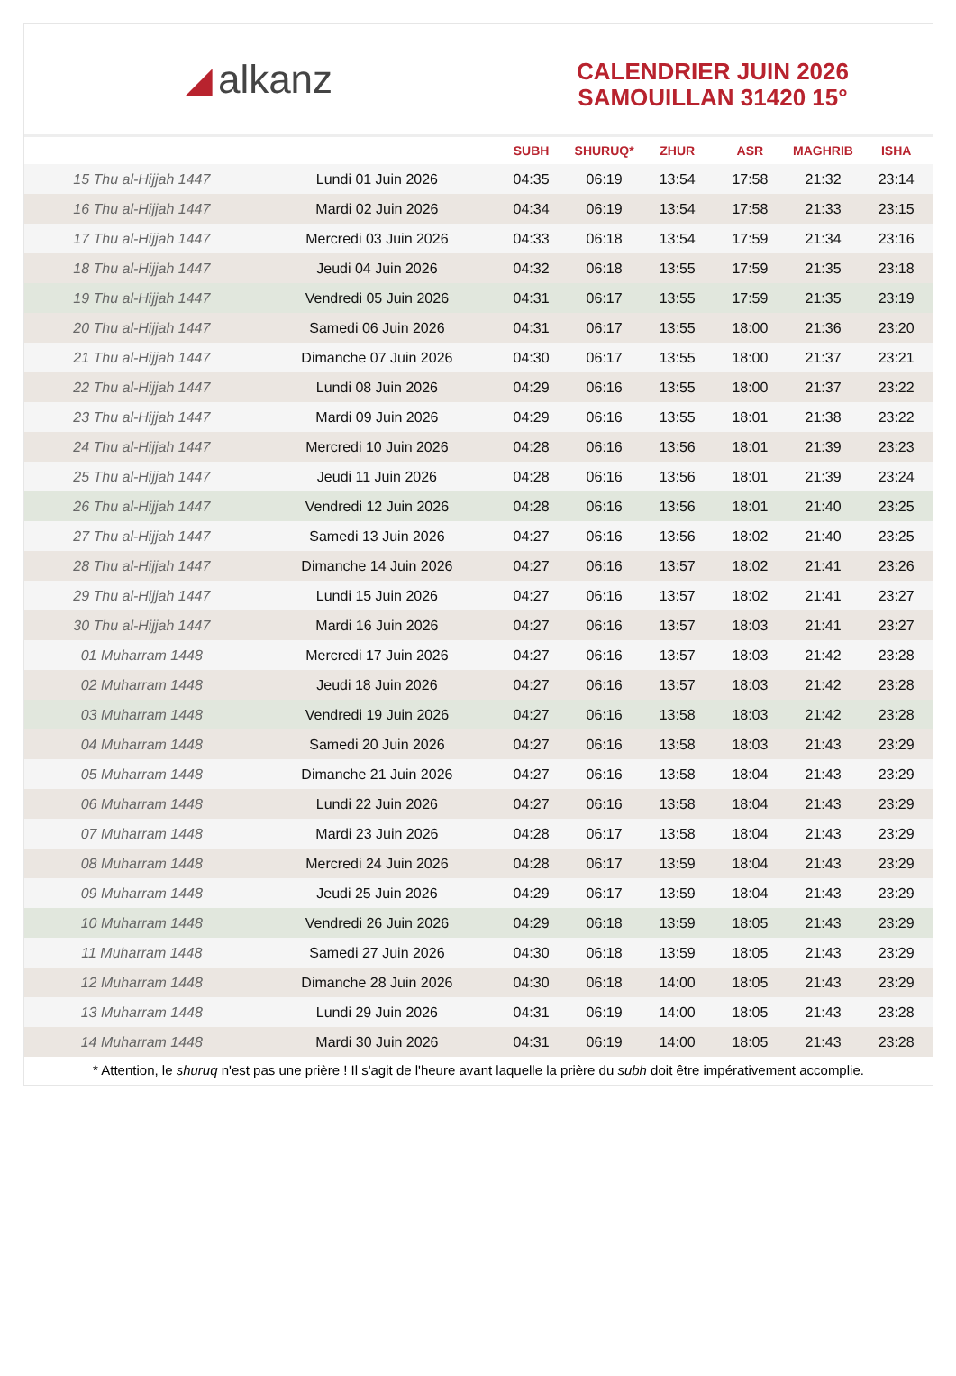◢ alkanz
CALENDRIER JUIN 2026
SAMOUILLAN 31420 15°
| | | SUBH | SHURUQ* | ZHUR | ASR | MAGHRIB | ISHA |
| --- | --- | --- | --- | --- | --- | --- | --- |
| 15 Thu al-Hijjah 1447 | Lundi 01 Juin 2026 | 04:35 | 06:19 | 13:54 | 17:58 | 21:32 | 23:14 |
| 16 Thu al-Hijjah 1447 | Mardi 02 Juin 2026 | 04:34 | 06:19 | 13:54 | 17:58 | 21:33 | 23:15 |
| 17 Thu al-Hijjah 1447 | Mercredi 03 Juin 2026 | 04:33 | 06:18 | 13:54 | 17:59 | 21:34 | 23:16 |
| 18 Thu al-Hijjah 1447 | Jeudi 04 Juin 2026 | 04:32 | 06:18 | 13:55 | 17:59 | 21:35 | 23:18 |
| 19 Thu al-Hijjah 1447 | Vendredi 05 Juin 2026 | 04:31 | 06:17 | 13:55 | 17:59 | 21:35 | 23:19 |
| 20 Thu al-Hijjah 1447 | Samedi 06 Juin 2026 | 04:31 | 06:17 | 13:55 | 18:00 | 21:36 | 23:20 |
| 21 Thu al-Hijjah 1447 | Dimanche 07 Juin 2026 | 04:30 | 06:17 | 13:55 | 18:00 | 21:37 | 23:21 |
| 22 Thu al-Hijjah 1447 | Lundi 08 Juin 2026 | 04:29 | 06:16 | 13:55 | 18:00 | 21:37 | 23:22 |
| 23 Thu al-Hijjah 1447 | Mardi 09 Juin 2026 | 04:29 | 06:16 | 13:55 | 18:01 | 21:38 | 23:22 |
| 24 Thu al-Hijjah 1447 | Mercredi 10 Juin 2026 | 04:28 | 06:16 | 13:56 | 18:01 | 21:39 | 23:23 |
| 25 Thu al-Hijjah 1447 | Jeudi 11 Juin 2026 | 04:28 | 06:16 | 13:56 | 18:01 | 21:39 | 23:24 |
| 26 Thu al-Hijjah 1447 | Vendredi 12 Juin 2026 | 04:28 | 06:16 | 13:56 | 18:01 | 21:40 | 23:25 |
| 27 Thu al-Hijjah 1447 | Samedi 13 Juin 2026 | 04:27 | 06:16 | 13:56 | 18:02 | 21:40 | 23:25 |
| 28 Thu al-Hijjah 1447 | Dimanche 14 Juin 2026 | 04:27 | 06:16 | 13:57 | 18:02 | 21:41 | 23:26 |
| 29 Thu al-Hijjah 1447 | Lundi 15 Juin 2026 | 04:27 | 06:16 | 13:57 | 18:02 | 21:41 | 23:27 |
| 30 Thu al-Hijjah 1447 | Mardi 16 Juin 2026 | 04:27 | 06:16 | 13:57 | 18:03 | 21:41 | 23:27 |
| 01 Muharram 1448 | Mercredi 17 Juin 2026 | 04:27 | 06:16 | 13:57 | 18:03 | 21:42 | 23:28 |
| 02 Muharram 1448 | Jeudi 18 Juin 2026 | 04:27 | 06:16 | 13:57 | 18:03 | 21:42 | 23:28 |
| 03 Muharram 1448 | Vendredi 19 Juin 2026 | 04:27 | 06:16 | 13:58 | 18:03 | 21:42 | 23:28 |
| 04 Muharram 1448 | Samedi 20 Juin 2026 | 04:27 | 06:16 | 13:58 | 18:03 | 21:43 | 23:29 |
| 05 Muharram 1448 | Dimanche 21 Juin 2026 | 04:27 | 06:16 | 13:58 | 18:04 | 21:43 | 23:29 |
| 06 Muharram 1448 | Lundi 22 Juin 2026 | 04:27 | 06:16 | 13:58 | 18:04 | 21:43 | 23:29 |
| 07 Muharram 1448 | Mardi 23 Juin 2026 | 04:28 | 06:17 | 13:58 | 18:04 | 21:43 | 23:29 |
| 08 Muharram 1448 | Mercredi 24 Juin 2026 | 04:28 | 06:17 | 13:59 | 18:04 | 21:43 | 23:29 |
| 09 Muharram 1448 | Jeudi 25 Juin 2026 | 04:29 | 06:17 | 13:59 | 18:04 | 21:43 | 23:29 |
| 10 Muharram 1448 | Vendredi 26 Juin 2026 | 04:29 | 06:18 | 13:59 | 18:05 | 21:43 | 23:29 |
| 11 Muharram 1448 | Samedi 27 Juin 2026 | 04:30 | 06:18 | 13:59 | 18:05 | 21:43 | 23:29 |
| 12 Muharram 1448 | Dimanche 28 Juin 2026 | 04:30 | 06:18 | 14:00 | 18:05 | 21:43 | 23:29 |
| 13 Muharram 1448 | Lundi 29 Juin 2026 | 04:31 | 06:19 | 14:00 | 18:05 | 21:43 | 23:28 |
| 14 Muharram 1448 | Mardi 30 Juin 2026 | 04:31 | 06:19 | 14:00 | 18:05 | 21:43 | 23:28 |
* Attention, le shuruq n'est pas une prière ! Il s'agit de l'heure avant laquelle la prière du subh doit être impérativement accomplie.